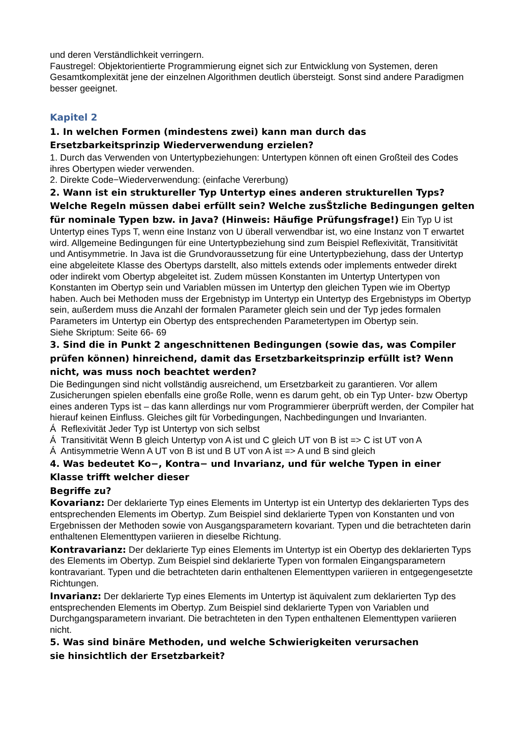und deren Verständlichkeit verringern.
Faustregel: Objektorientierte Programmierung eignet sich zur Entwicklung von Systemen, deren Gesamtkomplexität jene der einzelnen Algorithmen deutlich übersteigt. Sonst sind andere Paradigmen besser geeignet.
Kapitel 2
1. In welchen Formen (mindestens zwei) kann man durch das Ersetzbarkeitsprinzip Wiederverwendung erzielen?
1. Durch das Verwenden von Untertypbeziehungen: Untertypen können oft einen Großteil des Codes ihres Obertypen wieder verwenden.
2. Direkte Code−Wiederverwendung: (einfache Vererbung)
2. Wann ist ein struktureller Typ Untertyp eines anderen strukturellen Typs? Welche Regeln müssen dabei erfüllt sein? Welche zusŠtzliche Bedingungen gelten für nominale Typen bzw. in Java? (Hinweis: Häufige Prüfungsfrage!) Ein Typ U ist Untertyp eines Typs T, wenn eine Instanz von U überall verwendbar ist, wo eine Instanz von T erwartet wird. Allgemeine Bedingungen für eine Untertypbeziehung sind zum Beispiel Reflexivität, Transitivität und Antisymmetrie. In Java ist die Grundvoraussetzung für eine Untertypbeziehung, dass der Untertyp eine abgeleitete Klasse des Obertyps darstellt, also mittels extends oder implements entweder direkt oder indirekt vom Obertyp abgeleitet ist. Zudem müssen Konstanten im Untertyp Untertypen von Konstanten im Obertyp sein und Variablen müssen im Untertyp den gleichen Typen wie im Obertyp haben. Auch bei Methoden muss der Ergebnistyp im Untertyp ein Untertyp des Ergebnistyps im Obertyp sein, außerdem muss die Anzahl der formalen Parameter gleich sein und der Typ jedes formalen Parameters im Untertyp ein Obertyp des entsprechenden Parametertypen im Obertyp sein.
Siehe Skriptum: Seite 66- 69
3. Sind die in Punkt 2 angeschnittenen Bedingungen (sowie das, was Compiler prüfen können) hinreichend, damit das Ersetzbarkeitsprinzip erfüllt ist? Wenn nicht, was muss noch beachtet werden?
Die Bedingungen sind nicht vollständig ausreichend, um Ersetzbarkeit zu garantieren. Vor allem Zusicherungen spielen ebenfalls eine große Rolle, wenn es darum geht, ob ein Typ Unter- bzw Obertyp eines anderen Typs ist – das kann allerdings nur vom Programmierer überprüft werden, der Compiler hat hierauf keinen Einfluss. Gleiches gilt für Vorbedingungen, Nachbedingungen und Invarianten.
Á Reflexivität Jeder Typ ist Untertyp von sich selbst
Á Transitivität Wenn B gleich Untertyp von A ist und C gleich UT von B ist => C ist UT von A
Á Antisymmetrie Wenn A UT von B ist und B UT von A ist => A und B sind gleich
4. Was bedeutet Ko−, Kontra− und Invarianz, und für welche Typen in einer Klasse trifft welcher dieser
Begriffe zu?
Kovarianz: Der deklarierte Typ eines Elements im Untertyp ist ein Untertyp des deklarierten Typs des entsprechenden Elements im Obertyp. Zum Beispiel sind deklarierte Typen von Konstanten und von Ergebnissen der Methoden sowie von Ausgangsparametern kovariant. Typen und die betrachteten darin enthaltenen Elementtypen variieren in dieselbe Richtung.
Kontravarianz: Der deklarierte Typ eines Elements im Untertyp ist ein Obertyp des deklarierten Typs des Elements im Obertyp. Zum Beispiel sind deklarierte Typen von formalen Eingangsparametern kontravariant. Typen und die betrachteten darin enthaltenen Elementtypen variieren in entgegengesetzte Richtungen.
Invarianz: Der deklarierte Typ eines Elements im Untertyp ist äquivalent zum deklarierten Typ des entsprechenden Elements im Obertyp. Zum Beispiel sind deklarierte Typen von Variablen und Durchgangsparametern invariant. Die betrachteten in den Typen enthaltenen Elementtypen variieren nicht.
5. Was sind binäre Methoden, und welche Schwierigkeiten verursachen
sie hinsichtlich der Ersetzbarkeit?